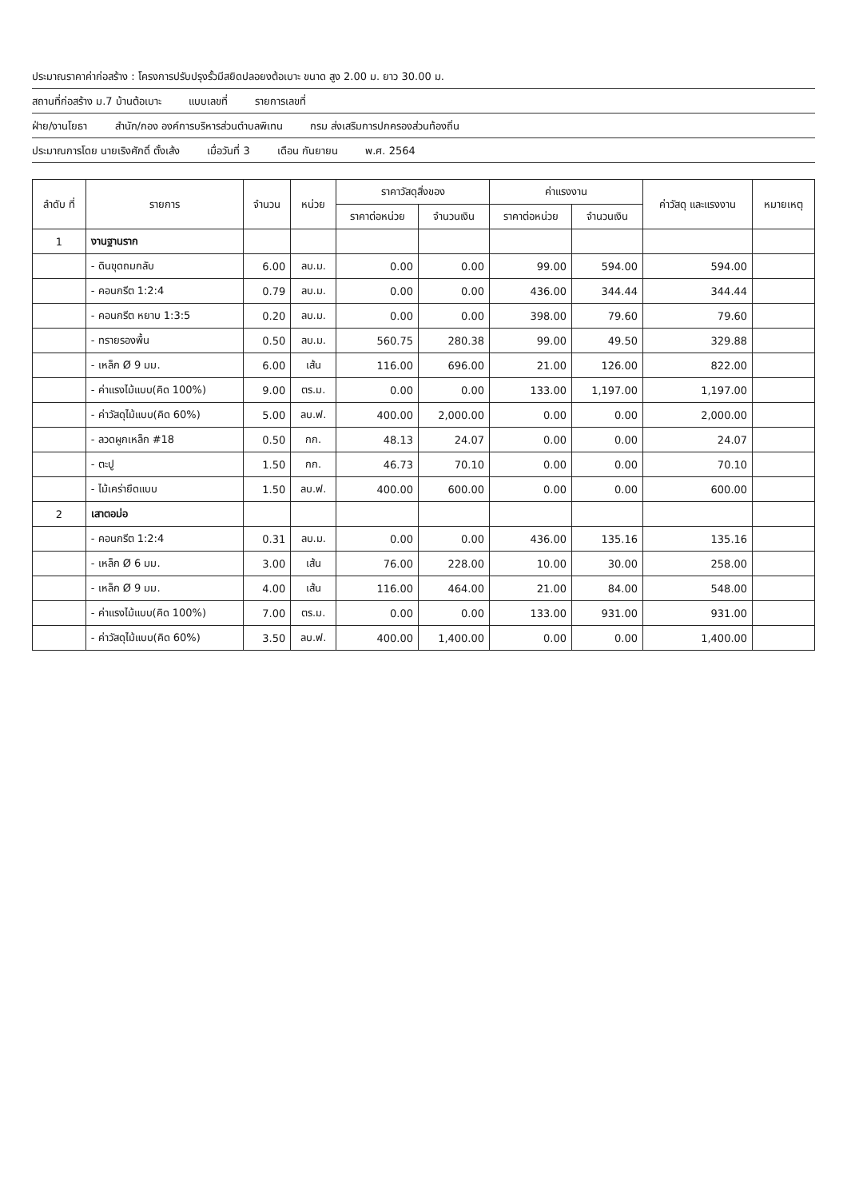ประมาณราคาค่าก่อสร้าง : โครงการปรับปรุงรั้วมีสยิดปลอยงต้อเบาะ ขนาด สูง 2.00 ม. ยาว 30.00 ม.
สถานที่ก่อสร้าง ม.7 บ้านต้อเบาะ แบบเลขที่ รายการเลขที่
ฝ่าย/งานโยธา สำนัก/กอง องค์การบริหารส่วนตำบลพิเทน กรม ส่งเสริมการปกครองส่วนท้องถิ่น
ประมาณการโดย นายเริงศักดิ์ ตั้งเส้ง เมื่อวันที่ 3 เดือน กันยายน พ.ศ. 2564
| ลำดับ ที่ | รายการ | จำนวน | หน่วย | ราคาวัสดุสิ่งของ | | ค่าแรงงาน | | ค่าวัสดุ และแรงงาน | หมายเหตุ |
| --- | --- | --- | --- | --- | --- | --- | --- | --- | --- |
| | | | | ราคาต่อหน่วย | จำนวนเงิน | ราคาต่อหน่วย | จำนวนเงิน | | |
| 1 | งานฐานราก | | | | | | | | |
| | - ดินขุดถมกลับ | 6.00 | ลบ.ม. | 0.00 | 0.00 | 99.00 | 594.00 | 594.00 | |
| | - คอนกรีต 1:2:4 | 0.79 | ลบ.ม. | 0.00 | 0.00 | 436.00 | 344.44 | 344.44 | |
| | - คอนกรีต หยาบ 1:3:5 | 0.20 | ลบ.ม. | 0.00 | 0.00 | 398.00 | 79.60 | 79.60 | |
| | - ทรายรองพื้น | 0.50 | ลบ.ม. | 560.75 | 280.38 | 99.00 | 49.50 | 329.88 | |
| | - เหล็ก Ø 9 มม. | 6.00 | เส้น | 116.00 | 696.00 | 21.00 | 126.00 | 822.00 | |
| | - ค่าแรงไม้แบบ(คิด 100%) | 9.00 | ตร.ม. | 0.00 | 0.00 | 133.00 | 1,197.00 | 1,197.00 | |
| | - ค่าวัสดุไม้แบบ(คิด 60%) | 5.00 | ลบ.ฟ. | 400.00 | 2,000.00 | 0.00 | 0.00 | 2,000.00 | |
| | - ลวดผูกเหล็ก #18 | 0.50 | กก. | 48.13 | 24.07 | 0.00 | 0.00 | 24.07 | |
| | - ตะปู | 1.50 | กก. | 46.73 | 70.10 | 0.00 | 0.00 | 70.10 | |
| | - ไม้เคร่ายึดแบบ | 1.50 | ลบ.ฟ. | 400.00 | 600.00 | 0.00 | 0.00 | 600.00 | |
| 2 | เสาตอม่อ | | | | | | | | |
| | - คอนกรีต 1:2:4 | 0.31 | ลบ.ม. | 0.00 | 0.00 | 436.00 | 135.16 | 135.16 | |
| | - เหล็ก Ø 6 มม. | 3.00 | เส้น | 76.00 | 228.00 | 10.00 | 30.00 | 258.00 | |
| | - เหล็ก Ø 9 มม. | 4.00 | เส้น | 116.00 | 464.00 | 21.00 | 84.00 | 548.00 | |
| | - ค่าแรงไม้แบบ(คิด 100%) | 7.00 | ตร.ม. | 0.00 | 0.00 | 133.00 | 931.00 | 931.00 | |
| | - ค่าวัสดุไม้แบบ(คิด 60%) | 3.50 | ลบ.ฟ. | 400.00 | 1,400.00 | 0.00 | 0.00 | 1,400.00 | |